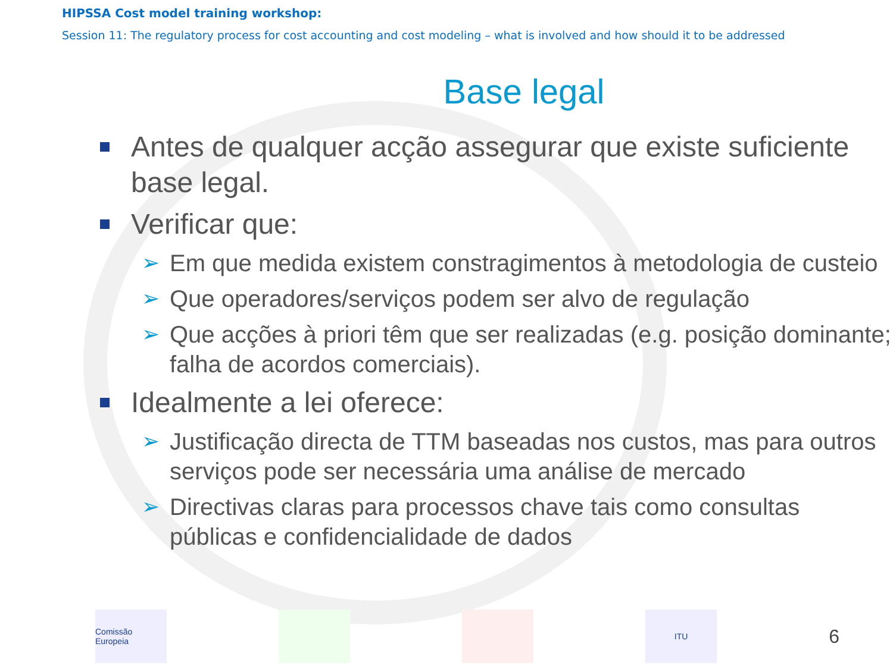HIPSSA Cost model training workshop:
Session 11: The regulatory process for cost accounting and cost modeling – what is involved and how should it to be addressed
Base legal
Antes de qualquer acção assegurar que existe suficiente base legal.
Verificar que:
➢ Em que medida existem constragimentos à metodologia de custeio
➢ Que operadores/serviços podem ser alvo de regulação
➢ Que acções à priori têm que ser realizadas (e.g. posição dominante; falha de acordos comerciais).
Idealmente a lei oferece:
➢ Justificação directa de TTM baseadas nos custos, mas para outros serviços pode ser necessária uma análise de mercado
➢ Directivas claras para processos chave tais como consultas públicas e confidencialidade de dados
Comissão Europeia
ITU
6